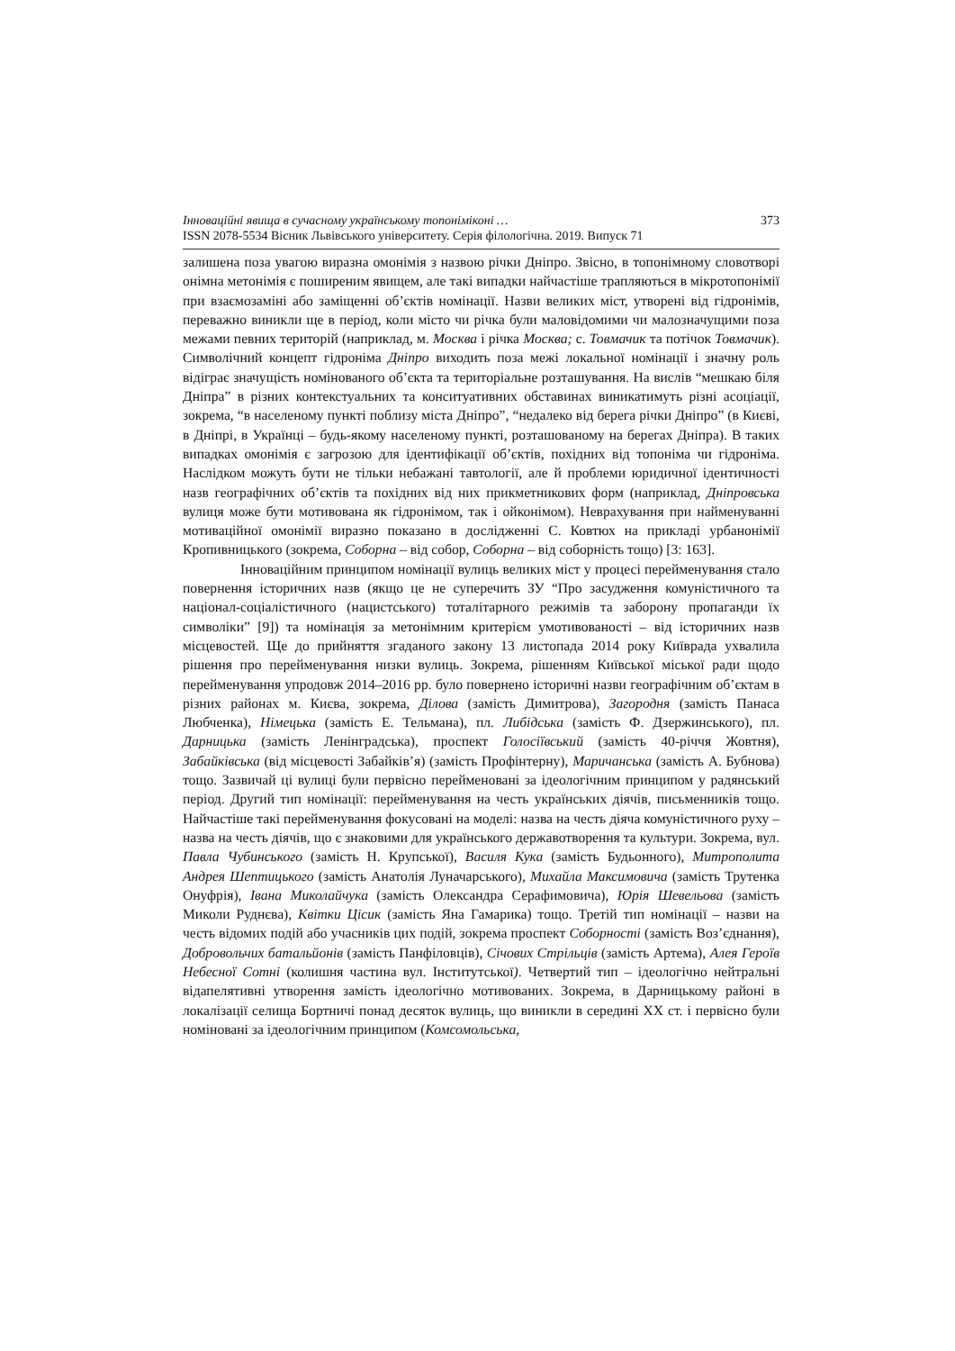Інноваційні явища в сучасному українському топоніміконі … 373
ISSN 2078-5534 Вісник Львівського університету. Серія філологічна. 2019. Випуск 71
залишена поза увагою виразна омонімія з назвою річки Дніпро. Звісно, в топонімному словотворі онімна метонімія є поширеним явищем, але такі випадки найчастіше трапляються в мікротопонімії при взаємозаміні або заміщенні об’єктів номінації. Назви великих міст, утворені від гідронімів, переважно виникли ще в період, коли місто чи річка були маловідомими чи малозначущими поза межами певних територій (наприклад, м. Москва і річка Москва; с. Товмачик та потічок Товмачик). Символічний концепт гідроніма Дніпро виходить поза межі локальної номінації і значну роль відіграє значущість номінованого об’єкта та територіальне розташування. На вислів “мешкаю біля Дніпра” в різних контекстуальних та конситуативних обставинах виникатимуть різні асоціації, зокрема, “в населеному пункті поблизу міста Дніпро”, “недалеко від берега річки Дніпро” (в Києві, в Дніпрі, в Українці – будь-якому населеному пункті, розташованому на берегах Дніпра). В таких випадках омонімія є загрозою для ідентифікації об’єктів, похідних від топоніма чи гідроніма. Наслідком можуть бути не тільки небажані тавтології, але й проблеми юридичної ідентичності назв географічних об’єктів та похідних від них прикметникових форм (наприклад, Дніпровська вулиця може бути мотивована як гідронімом, так і ойконімом). Неврахування при найменуванні мотиваційної омонімії виразно показано в дослідженні С. Ковтюх на прикладі урбанонімії Кропивницького (зокрема, Соборна – від собор, Соборна – від соборність тощо) [3: 163].
Інноваційним принципом номінації вулиць великих міст у процесі перейменування стало повернення історичних назв (якщо це не суперечить ЗУ “Про засудження комуністичного та націонал-соціалістичного (нацистського) тоталітарного режимів та заборону пропаганди їх символіки” [9]) та номінація за метонімним критерієм умотивованості – від історичних назв місцевостей. Ще до прийняття згаданого закону 13 листопада 2014 року Київрада ухвалила рішення про перейменування низки вулиць. Зокрема, рішенням Київської міської ради щодо перейменування упродовж 2014–2016 рр. було повернено історичні назви географічним об’єктам в різних районах м. Києва, зокрема, Ділова (замість Димитрова), Загородня (замість Панаса Любченка), Німецька (замість Е. Тельмана), пл. Либідська (замість Ф. Дзержинського), пл. Дарницька (замість Ленінградська), проспект Голосіївський (замість 40-річчя Жовтня), Забайківська (від місцевості Забайків’я) (замість Профінтерну), Маричанська (замість А. Бубнова) тощо. Зазвичай ці вулиці були первісно перейменовані за ідеологічним принципом у радянський період. Другий тип номінації: перейменування на честь українських діячів, письменників тощо. Найчастіше такі перейменування фокусовані на моделі: назва на честь діяча комуністичного руху – назва на честь діячів, що є знаковими для українського державотворення та культури. Зокрема, вул. Павла Чубинського (замість Н. Крупської), Василя Кука (замість Будьонного), Митрополита Андрея Шептицького (замість Анатолія Луначарського), Михайла Максимовича (замість Трутенка Онуфрія), Івана Миколайчука (замість Олександра Серафимовича), Юрія Шевельова (замість Миколи Руднєва), Квітки Цісик (замість Яна Гамарика) тощо. Третій тип номінації – назви на честь відомих подій або учасників цих подій, зокрема проспект Соборності (замість Воз’єднання), Добровольчих батальйонів (замість Панфіловців), Січових Стрільців (замість Артема), Алея Героїв Небесної Сотні (колишня частина вул. Інститутської). Четвертий тип – ідеологічно нейтральні відапелятивні утворення замість ідеологічно мотивованих. Зокрема, в Дарницькому районі в локалізації селища Бортничі понад десяток вулиць, що виникли в середині XX ст. і первісно були номіновані за ідеологічним принципом (Комсомольська,